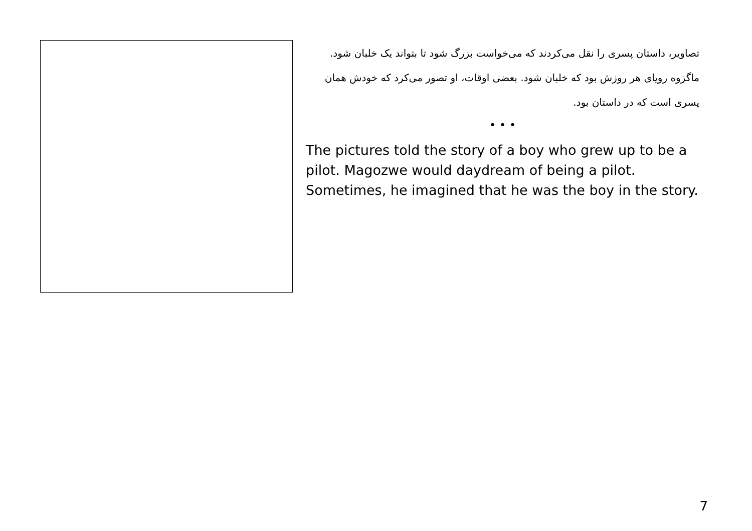تصاویر، داستان پسری را نقل می‌کردند که می‌خواست بزرگ شود تا بتواند یک خلبان شود. ماگزوه رویای هر روزش بود که خلبان شود. بعضی اوقات، او تصور می‌کرد که خودش همان پسری است که در داستان بود.
• • •
The pictures told the story of a boy who grew up to be a pilot. Magozwe would daydream of being a pilot. Sometimes, he imagined that he was the boy in the story.
7